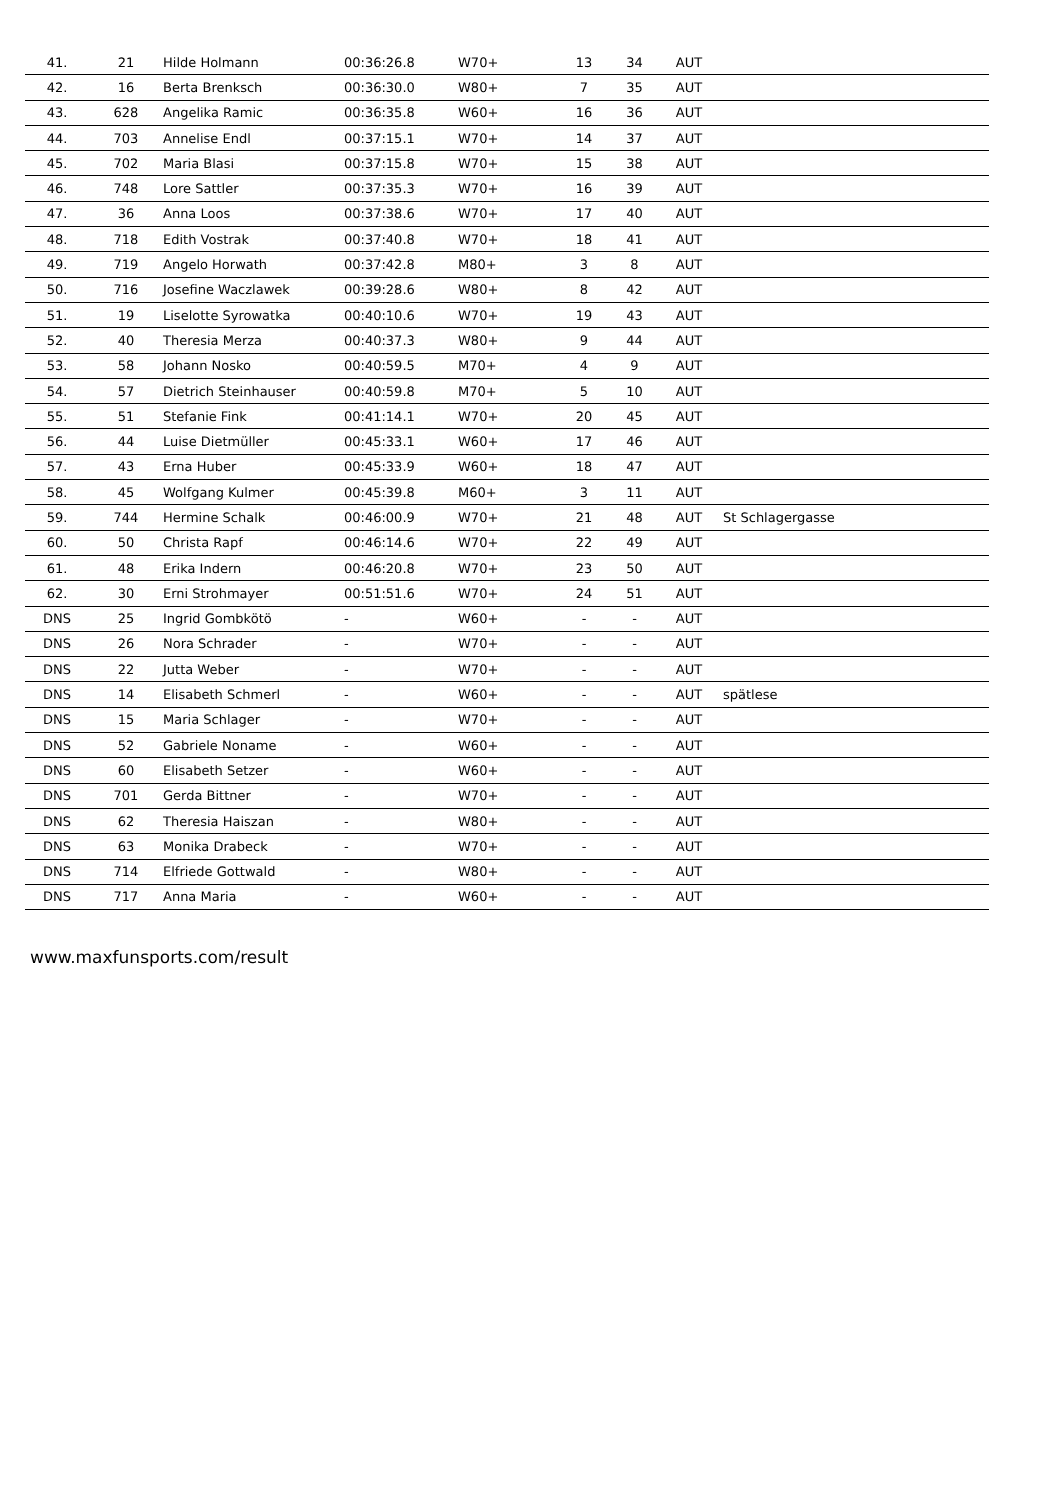| 41. | 21 | Hilde Holmann | 00:36:26.8 | W70+ | 13 | 34 | AUT | |
| 42. | 16 | Berta Brenksch | 00:36:30.0 | W80+ | 7 | 35 | AUT | |
| 43. | 628 | Angelika Ramic | 00:36:35.8 | W60+ | 16 | 36 | AUT | |
| 44. | 703 | Annelise Endl | 00:37:15.1 | W70+ | 14 | 37 | AUT | |
| 45. | 702 | Maria Blasi | 00:37:15.8 | W70+ | 15 | 38 | AUT | |
| 46. | 748 | Lore Sattler | 00:37:35.3 | W70+ | 16 | 39 | AUT | |
| 47. | 36 | Anna Loos | 00:37:38.6 | W70+ | 17 | 40 | AUT | |
| 48. | 718 | Edith Vostrak | 00:37:40.8 | W70+ | 18 | 41 | AUT | |
| 49. | 719 | Angelo Horwath | 00:37:42.8 | M80+ | 3 | 8 | AUT | |
| 50. | 716 | Josefine Waczlawek | 00:39:28.6 | W80+ | 8 | 42 | AUT | |
| 51. | 19 | Liselotte Syrowatka | 00:40:10.6 | W70+ | 19 | 43 | AUT | |
| 52. | 40 | Theresia Merza | 00:40:37.3 | W80+ | 9 | 44 | AUT | |
| 53. | 58 | Johann Nosko | 00:40:59.5 | M70+ | 4 | 9 | AUT | |
| 54. | 57 | Dietrich Steinhauser | 00:40:59.8 | M70+ | 5 | 10 | AUT | |
| 55. | 51 | Stefanie Fink | 00:41:14.1 | W70+ | 20 | 45 | AUT | |
| 56. | 44 | Luise Dietmüller | 00:45:33.1 | W60+ | 17 | 46 | AUT | |
| 57. | 43 | Erna Huber | 00:45:33.9 | W60+ | 18 | 47 | AUT | |
| 58. | 45 | Wolfgang Kulmer | 00:45:39.8 | M60+ | 3 | 11 | AUT | |
| 59. | 744 | Hermine Schalk | 00:46:00.9 | W70+ | 21 | 48 | AUT | St Schlagergasse |
| 60. | 50 | Christa Rapf | 00:46:14.6 | W70+ | 22 | 49 | AUT | |
| 61. | 48 | Erika Indern | 00:46:20.8 | W70+ | 23 | 50 | AUT | |
| 62. | 30 | Erni Strohmayer | 00:51:51.6 | W70+ | 24 | 51 | AUT | |
| DNS | 25 | Ingrid Gombkötö | - | W60+ | - | - | AUT | |
| DNS | 26 | Nora Schrader | - | W70+ | - | - | AUT | |
| DNS | 22 | Jutta Weber | - | W70+ | - | - | AUT | |
| DNS | 14 | Elisabeth Schmerl | - | W60+ | - | - | AUT | spätlese |
| DNS | 15 | Maria Schlager | - | W70+ | - | - | AUT | |
| DNS | 52 | Gabriele Noname | - | W60+ | - | - | AUT | |
| DNS | 60 | Elisabeth Setzer | - | W60+ | - | - | AUT | |
| DNS | 701 | Gerda Bittner | - | W70+ | - | - | AUT | |
| DNS | 62 | Theresia Haiszan | - | W80+ | - | - | AUT | |
| DNS | 63 | Monika Drabeck | - | W70+ | - | - | AUT | |
| DNS | 714 | Elfriede Gottwald | - | W80+ | - | - | AUT | |
| DNS | 717 | Anna Maria | - | W60+ | - | - | AUT | |
www.maxfunsports.com/result